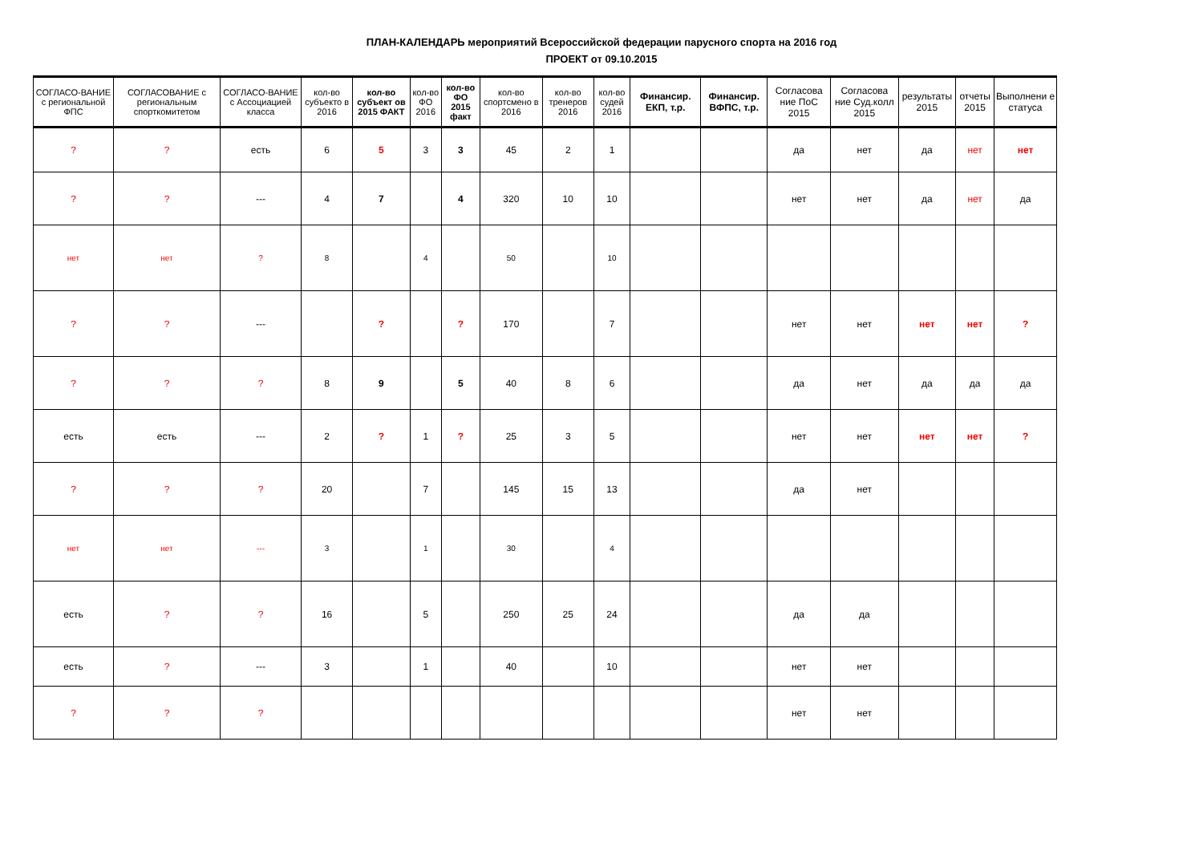ПЛАН-КАЛЕНДАРЬ мероприятий Всероссийской федерации парусного спорта на 2016 год
ПРОЕКТ от 09.10.2015
| СОГЛАСО-ВАНИЕ с региональной ФПС | СОГЛАСОВАНИЕ с региональным спорткомитетом | СОГЛАСО-ВАНИЕ с Ассоциацией класса | кол-во субъекто в 2016 | кол-во субъект ов 2015 ФАКТ | кол-во ФО 2016 | кол-во ФО 2015 факт | кол-во спортсмено в 2016 | кол-во тренеров 2016 | кол-во судей 2016 | Финансир. ЕКП, т.р. | Финансир. ВФПС, т.р. | Согласова ние ПоС 2015 | Согласова ние Суд.колл 2015 | результаты 2015 | отчеты 2015 | Выполнени е статуса |
| --- | --- | --- | --- | --- | --- | --- | --- | --- | --- | --- | --- | --- | --- | --- | --- | --- |
| ? | ? | есть | 6 | 5 | 3 | 3 | 45 | 2 | 1 | | | да | нет | да | нет | нет |
| ? | ? | --- | 4 | 7 | | 4 | 320 | 10 | 10 | | | нет | нет | да | нет | да |
| нет | нет | ? | 8 | | 4 | | 50 | | 10 | | | | | | | |
| ? | ? | --- | | ? | | ? | 170 | | 7 | | | нет | нет | нет | нет | ? |
| ? | ? | ? | 8 | 9 | | 5 | 40 | 8 | 6 | | | да | нет | да | да | да |
| есть | есть | --- | 2 | ? | 1 | ? | 25 | 3 | 5 | | | нет | нет | нет | нет | ? |
| ? | ? | ? | 20 | | 7 | | 145 | 15 | 13 | | | да | нет | | | |
| нет | нет | --- | 3 | | 1 | | 30 | | 4 | | | | | | | |
| есть | ? | ? | 16 | | 5 | | 250 | 25 | 24 | | | да | да | | | |
| есть | ? | --- | 3 | | 1 | | 40 | | 10 | | | нет | нет | | | |
| ? | ? | ? | | | | | | | | | | нет | нет | | | |